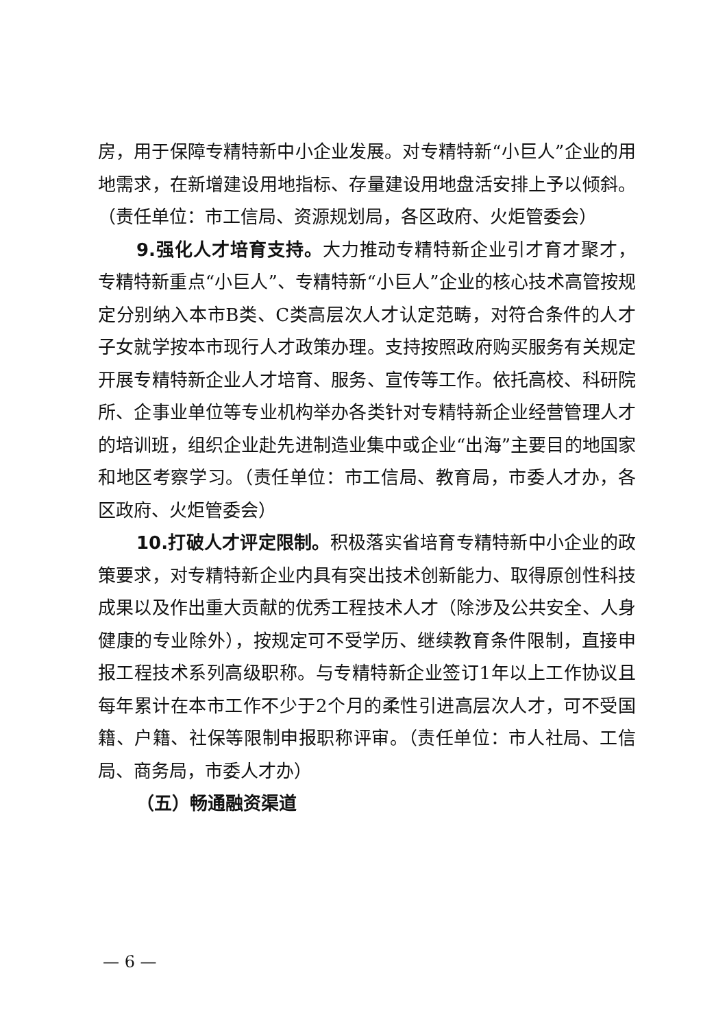房，用于保障专精特新中小企业发展。对专精特新“小巨人”企业的用地需求，在新增建设用地指标、存量建设用地盘活安排上予以倾斜。（责任单位：市工信局、资源规划局，各区政府、火炬管委会）
9.强化人才培育支持。大力推动专精特新企业引才育才聚才，专精特新重点“小巨人”、专精特新“小巨人”企业的核心技术高管按规定分别纳入本市B类、C类高层次人才认定范畴，对符合条件的人才子女就学按本市现行人才政策办理。支持按照政府购买服务有关规定开展专精特新企业人才培育、服务、宣传等工作。依托高校、科研院所、企事业单位等专业机构举办各类针对专精特新企业经营管理人才的培训班，组织企业赴先进制造业集中或企业“出海”主要目的地国家和地区考察学习。（责任单位：市工信局、教育局，市委人才办，各区政府、火炬管委会）
10.打破人才评定限制。积极落实省培育专精特新中小企业的政策要求，对专精特新企业内具有突出技术创新能力、取得原创性科技成果以及作出重大贡献的优秀工程技术人才（除涉及公共安全、人身健康的专业除外），按规定可不受学历、继续教育条件限制，直接申报工程技术系列高级职称。与专精特新企业签订1年以上工作协议且每年累计在本市工作不少于2个月的柔性引进高层次人才，可不受国籍、户籍、社保等限制申报职称评审。（责任单位：市人社局、工信局、商务局，市委人才办）
（五）畅通融资渠道
— 6 —